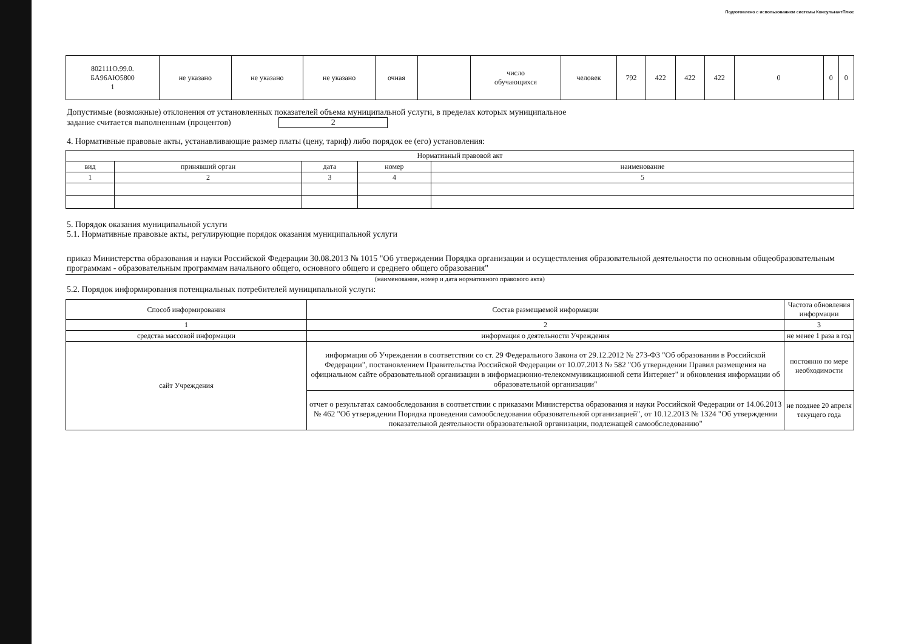Подготовлено с использованием системы КонсультантПлюс
| 802111О.99.0. БА96АЮ5800 1 | не указано | не указано | не указано | очная | | число обучающихся | человек | 792 | 422 | 422 | 422 | 0 | 0 | 0 |
Допустимые (возможные) отклонения от установленных показателей объема муниципальной услуги, в пределах которых муниципальное
задание считается выполненным (процентов) 2
4. Нормативные правовые акты, устанавливающие размер платы (цену, тариф) либо порядок ее (его) установления:
| Нормативный правовой акт | | | | |
| --- | --- | --- | --- | --- |
| вид | принявший орган | дата | номер | наименование |
| 1 | 2 | 3 | 4 | 5 |
5. Порядок оказания муниципальной услуги
5.1. Нормативные правовые акты, регулирующие порядок оказания муниципальной услуги
приказ Министерства образования и науки Российской Федерации 30.08.2013 № 1015 "Об утверждении Порядка организации и осуществления образовательной деятельности по основным общеобразовательным программам - образовательным программам начального общего, основного общего и среднего общего образования"
(наименование, номер и дата нормативного правового акта)
5.2. Порядок информирования потенциальных потребителей муниципальной услуги:
| Способ информирования | Состав размещаемой информации | Частота обновления информации |
| --- | --- | --- |
| 1 | 2 | 3 |
| средства массовой информации | информация о деятельности Учреждения | не менее 1 раза в год |
| сайт Учреждения | информация об Учреждении в соответствии со ст. 29 Федерального Закона от 29.12.2012 № 273-ФЗ "Об образовании в Российской Федерации", постановлением Правительства Российской Федерации от 10.07.2013 № 582 "Об утверждении Правил размещения на официальном сайте образовательной организации в информационно-телекоммуникационной сети Интернет" и обновления информации об образовательной организации" | постоянно по мере необходимости |
| | отчет о результатах самообследования в соответствии с приказами Министерства образования и науки Российской Федерации от 14.06.2013 № 462 "Об утверждении Порядка проведения самообследования образовательной организацией", от 10.12.2013 № 1324 "Об утверждении показательной деятельности образовательной организации, подлежащей самообследованию" | не позднее 20 апреля текущего года |